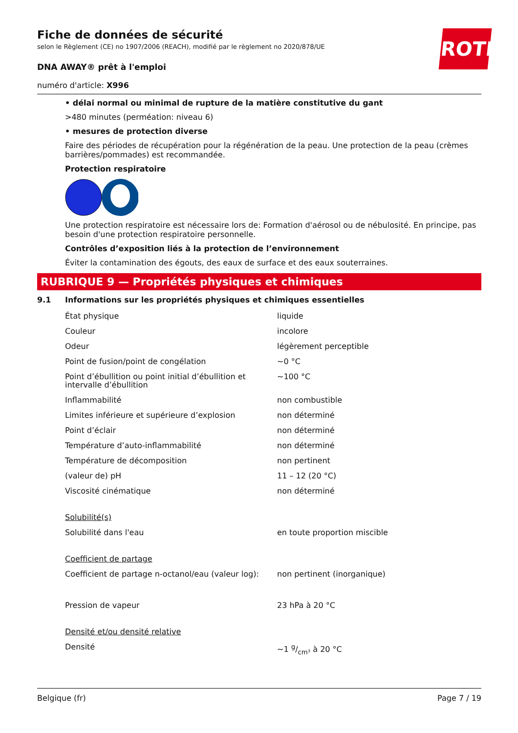ROTH
Fiche de données de sécurité
selon le Règlement (CE) no 1907/2006 (REACH), modifié par le règlement no 2020/878/UE
DNA AWAY® prêt à l'emploi
numéro d'article: X996
• délai normal ou minimal de rupture de la matière constitutive du gant
>480 minutes (perméation: niveau 6)
• mesures de protection diverse
Faire des périodes de récupération pour la régénération de la peau. Une protection de la peau (crèmes barrières/pommades) est recommandée.
Protection respiratoire
Une protection respiratoire est nécessaire lors de: Formation d'aérosol ou de nébulosité. En principe, pas besoin d'une protection respiratoire personnelle.
Contrôles d’exposition liés à la protection de l’environnement
Éviter la contamination des égouts, des eaux de surface et des eaux souterraines.
RUBRIQUE 9 — Propriétés physiques et chimiques
9.1 Informations sur les propriétés physiques et chimiques essentielles
| État physique | liquide |
| Couleur | incolore |
| Odeur | légèrement perceptible |
| Point de fusion/point de congélation | ~0 °C |
| Point d’ébullition ou point initial d’ébullition et intervalle d’ébullition | ~100 °C |
| Inflammabilité | non combustible |
| Limites inférieure et supérieure d’explosion | non déterminé |
| Point d’éclair | non déterminé |
| Température d’auto-inflammabilité | non déterminé |
| Température de décomposition | non pertinent |
| (valeur de) pH | 11 – 12 (20 °C) |
| Viscosité cinématique | non déterminé |
| Solubilité(s) | |
| Solubilité dans l'eau | en toute proportion miscible |
| Coefficient de partage | |
| Coefficient de partage n-octanol/eau (valeur log): | non pertinent (inorganique) |
| Pression de vapeur | 23 hPa à 20 °C |
| Densité et/ou densité relative | |
| Densité | ~1 g/cm³ à 20 °C |
Belgique (fr) Page 7 / 19